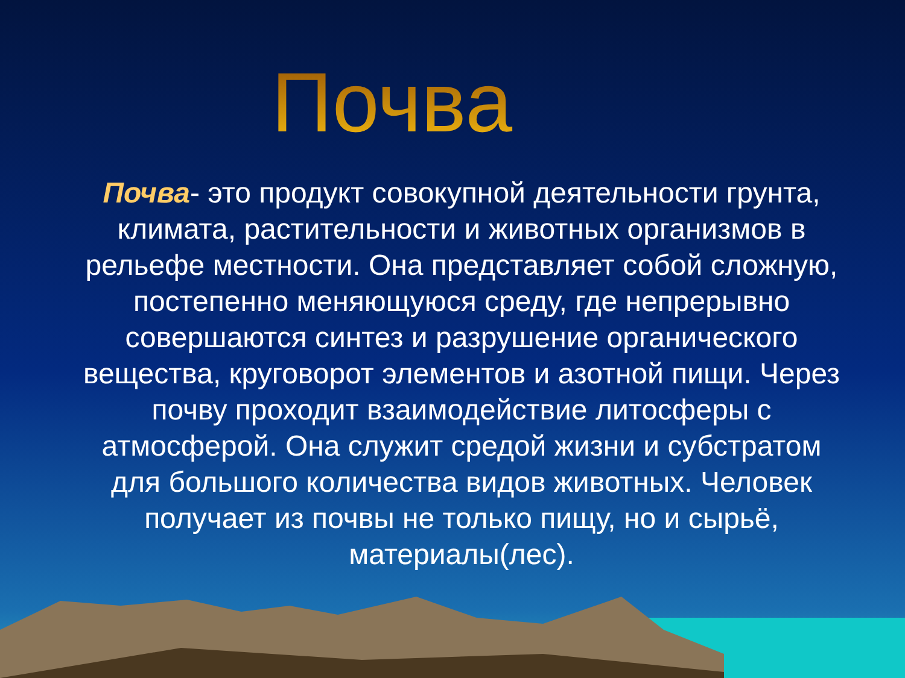Почва
Почва- это продукт совокупной деятельности грунта, климата, растительности и животных организмов в рельефе местности. Она представляет собой сложную, постепенно меняющуюся среду, где непрерывно совершаются синтез и разрушение органического вещества, круговорот элементов и азотной пищи. Через почву проходит взаимодействие литосферы с атмосферой. Она служит средой жизни и субстратом для большого количества видов животных. Человек получает из почвы не только пищу, но и сырьё, материалы(лес).